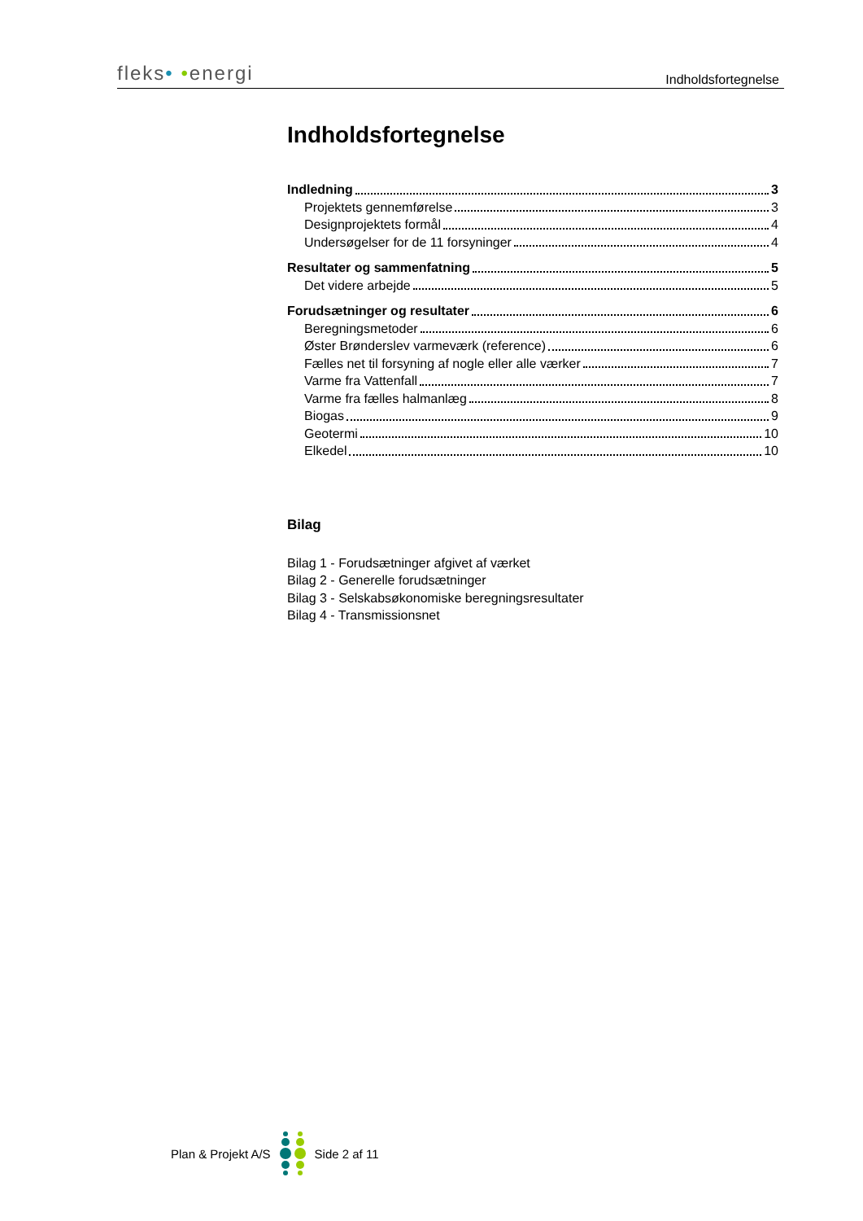fleks• •energi
Indholdsfortegnelse
Indholdsfortegnelse
Indledning 3
Projektets gennemførelse 3
Designprojektets formål 4
Undersøgelser for de 11 forsyninger 4
Resultater og sammenfatning 5
Det videre arbejde 5
Forudsætninger og resultater 6
Beregningsmetoder 6
Øster Brønderslev varmeværk (reference) 6
Fælles net til forsyning af nogle eller alle værker 7
Varme fra Vattenfall 7
Varme fra fælles halmanlæg 8
Biogas 9
Geotermi 10
Elkedel 10
Bilag
Bilag 1 - Forudsætninger afgivet af værket
Bilag 2 - Generelle forudsætninger
Bilag 3 - Selskabsøkonomiske beregningsresultater
Bilag 4 - Transmissionsnet
Plan & Projekt A/S Side 2 af 11